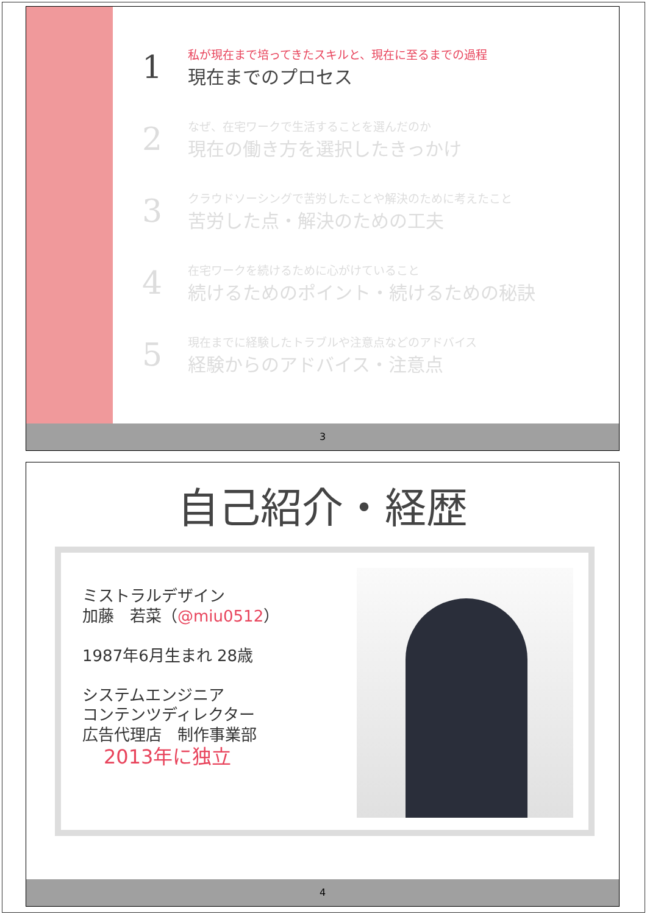1
私が現在まで培ってきたスキルと、現在に至るまでの過程
現在までのプロセス
2
なぜ、在宅ワークで生活することを選んだのか
現在の働き方を選択したきっかけ
3
クラウドソーシングで苦労したことや解決のために考えたこと
苦労した点・解決のための工夫
4
在宅ワークを続けるために心がけていること
続けるためのポイント・続けるための秘訣
5
現在までに経験したトラブルや注意点などのアドバイス
経験からのアドバイス・注意点
3
自己紹介・経歴
ミストラルデザイン
加藤　若菜（@miu0512）
1987年6月生まれ 28歳
システムエンジニア
コンテンツディレクター
広告代理店　制作事業部
2013年に独立
4